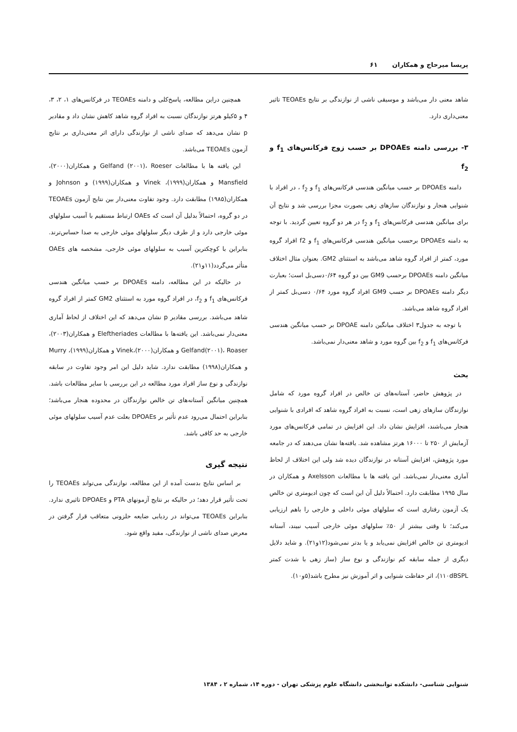پریسا میرحاج و همکاران ۶۱
شاهد معنی دار می‌باشد و موسیقی ناشی از نوازندگی بر نتایج TEOAEs تاثیر معنی‌داری دارد.
۳- بررسی دامنه DPOAEs بر حسب زوج فرکانس‌های f<sub>1</sub> و f<sub>2</sub>
دامنه DPOAEs بر حسب میانگین هندسی فرکانس‌های f<sub>1</sub> و f<sub>2</sub> ، در افراد با شنوایی هنجار و نوازندگان سازهای زهی بصورت مجزا بررسی شد و نتایج آن برای میانگین هندسی فرکانس‌های f<sub>1</sub> و f<sub>2</sub> در هر دو گروه تعیین گردید. با توجه به دامنه DPOAEs برحسب میانگین هندسی فرکانس‌های f<sub>1</sub> و f2 افراد گروه مورد، کمتر از افراد گروه شاهد می‌باشد به استثنای GM2. بعنوان مثال اختلاف میانگین دامنه DPOAEs برحسب GM9 بین دو گروه ۰/۶۴دسی‌بل است؛ بعبارت دیگر دامنه DPOAEs بر حسب GM9 افراد گروه مورد ۰/۶۴ دسی‌بل کمتر از افراد گروه شاهد می‌باشد.
با توجه به جدول۳ اختلاف میانگین دامنه DPOAE بر حسب میانگین هندسی فرکانس‌های f<sub>1</sub> و f<sub>2</sub> بین گروه مورد و شاهد معنی‌دار نمی‌باشد.
بحث
در پژوهش حاضر، آستانه‌های تن خالص در افراد گروه مورد که شامل نوازندگان سازهای زهی است، نسبت به افراد گروه شاهد که افرادی با شنوایی هنجار می‌باشند، افزایش نشان داد. این افزایش در تمامی فرکانس‌های مورد آزمایش از ۲۵۰ تا ۱۶۰۰۰ هرتز مشاهده شد. یافته‌ها نشان می‌دهند که در جامعه مورد پژوهش، افزایش آستانه در نوازندگان دیده شد ولی این اختلاف از لحاظ آماری معنی‌دار نمی‌باشد. این یافته ها با مطالعات Axelsson و همکاران در سال ۱۹۹۵ مطابقت دارد. احتمالاً دلیل آن این است که چون ادیومتری تن خالص یک آزمون رفتاری است که سلولهای موئی داخلی و خارجی را باهم ارزیابی می‌کند؛ تا وقتی بیشتر از ۵۰٪ سلولهای موئی خارجی آسیب نبیند، آستانه ادیومتری تن خالص افزایش نمی‌یابد و یا بدتر نمی‌شود(۱۲و۲۱). و شاید دلایل دیگری از جمله سابقه کم نوازندگی و نوع ساز (ساز زهی با شدت کمتر ۱۱۰dBSPL)، اثر حفاظت شنوایی و اثر آموزش نیز مطرح باشد(۵و۱۰).
همچنین دراین مطالعه، پاسخ‌کلی و دامنه TEOAEs در فرکانس‌های ۱، ۲، ۳، ۴ و ۵کیلو هرتز نوازندگان نسبت به افراد گروه شاهد کاهش نشان داد و مقادیر p نشان می‌دهد که صدای ناشی از نوازندگی دارای اثر معنی‌داری بر نتایج آزمون TEOAEs می‌باشد.
این یافته ها با مطالعات Gelfand (۲۰۰۱)، Roeser و همکاران(۲۰۰۰)، Mansfield و همکاران(۱۹۹۹)، Vinek و همکاران(۱۹۹۹) و Johnson و همکاران(۱۹۸۵) مطابقت دارد. وجود تفاوت معنی‌دار بین نتایج آزمون TEOAEs در دو گروه، احتمالاً بدلیل آن است که OAEs ارتباط مستقیم با آسیب سلولهای موئی خارجی دارد و از طرف دیگر سلولهای موئی خارجی به صدا حساس‌ترند. بنابراین با کوچکترین آسیب به سلولهای موئی خارجی، مشخصه های OAEs متأثر می‌گردد(۱۱و۲۱).
در حالیکه در این مطالعه، دامنه DPOAEs بر حسب میانگین هندسی فرکانس‌های f<sub>1</sub> و f<sub>2</sub>، در افراد گروه مورد به استثنای GM2 کمتر از افراد گروه شاهد می‌باشد. بررسی مقادیر p نشان می‌دهد که این اختلاف از لحاظ آماری معنی‌دار نمی‌باشد. این یافته‌ها با مطالعات Eleftheriades و همکاران(۲۰۰۳)، Gelfand(۲۰۰۱)، Roaser و همکاران(۲۰۰۰)،Vinek و همکاران(۱۹۹۹)، Murry و همکاران(۱۹۹۸) مطابقت ندارد. شاید دلیل این امر وجود تفاوت در سابقه نوازندگی و نوع ساز افراد مورد مطالعه در این بررسی با سایر مطالعات باشد. همچنین میانگین آستانه‌های تن خالص نوازندگان در محدوده هنجار می‌باشد؛ بنابراین احتمال می‌رود عدم تأثیر بر DPOAEs بعلت عدم آسیب سلولهای موئی خارجی به حد کافی باشد.
نتیجه گیری
بر اساس نتایج بدست آمده از این مطالعه، نوازندگی می‌تواند TEOAEs را تحت تأثیر قرار دهد؛ در حالیکه بر نتایج آزمونهای PTA و DPOAEs تاثیری ندارد. بنابراین TEOAEs می‌تواند در ردیابی ضایعه حلزونی متعاقب قرار گرفتن در معرض صدای ناشی از نوازندگی، مفید واقع شود.
شنوایی شناسی- دانشکده توانبخشی دانشگاه علوم پزشکی تهران - دوره ۱۴، شماره ۲ ، ۱۳۸۴